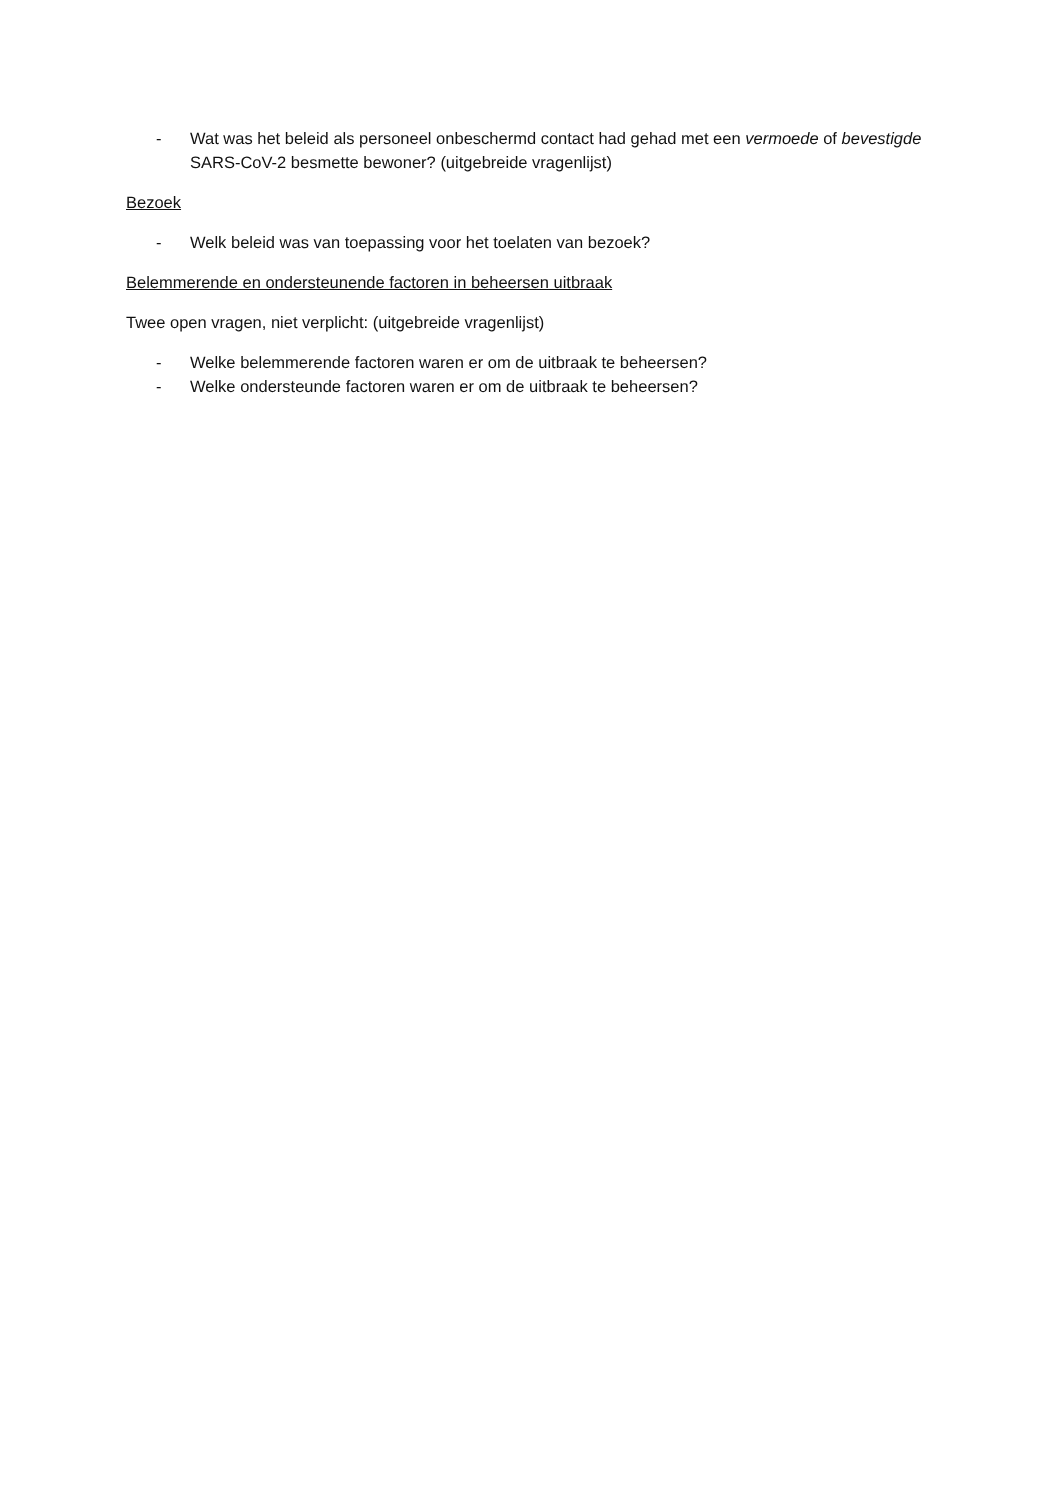- Wat was het beleid als personeel onbeschermd contact had gehad met een vermoede of bevestigde SARS-CoV-2 besmette bewoner? (uitgebreide vragenlijst)
Bezoek
- Welk beleid was van toepassing voor het toelaten van bezoek?
Belemmerende en ondersteunende factoren in beheersen uitbraak
Twee open vragen, niet verplicht: (uitgebreide vragenlijst)
- Welke belemmerende factoren waren er om de uitbraak te beheersen?
- Welke ondersteunde factoren waren er om de uitbraak te beheersen?